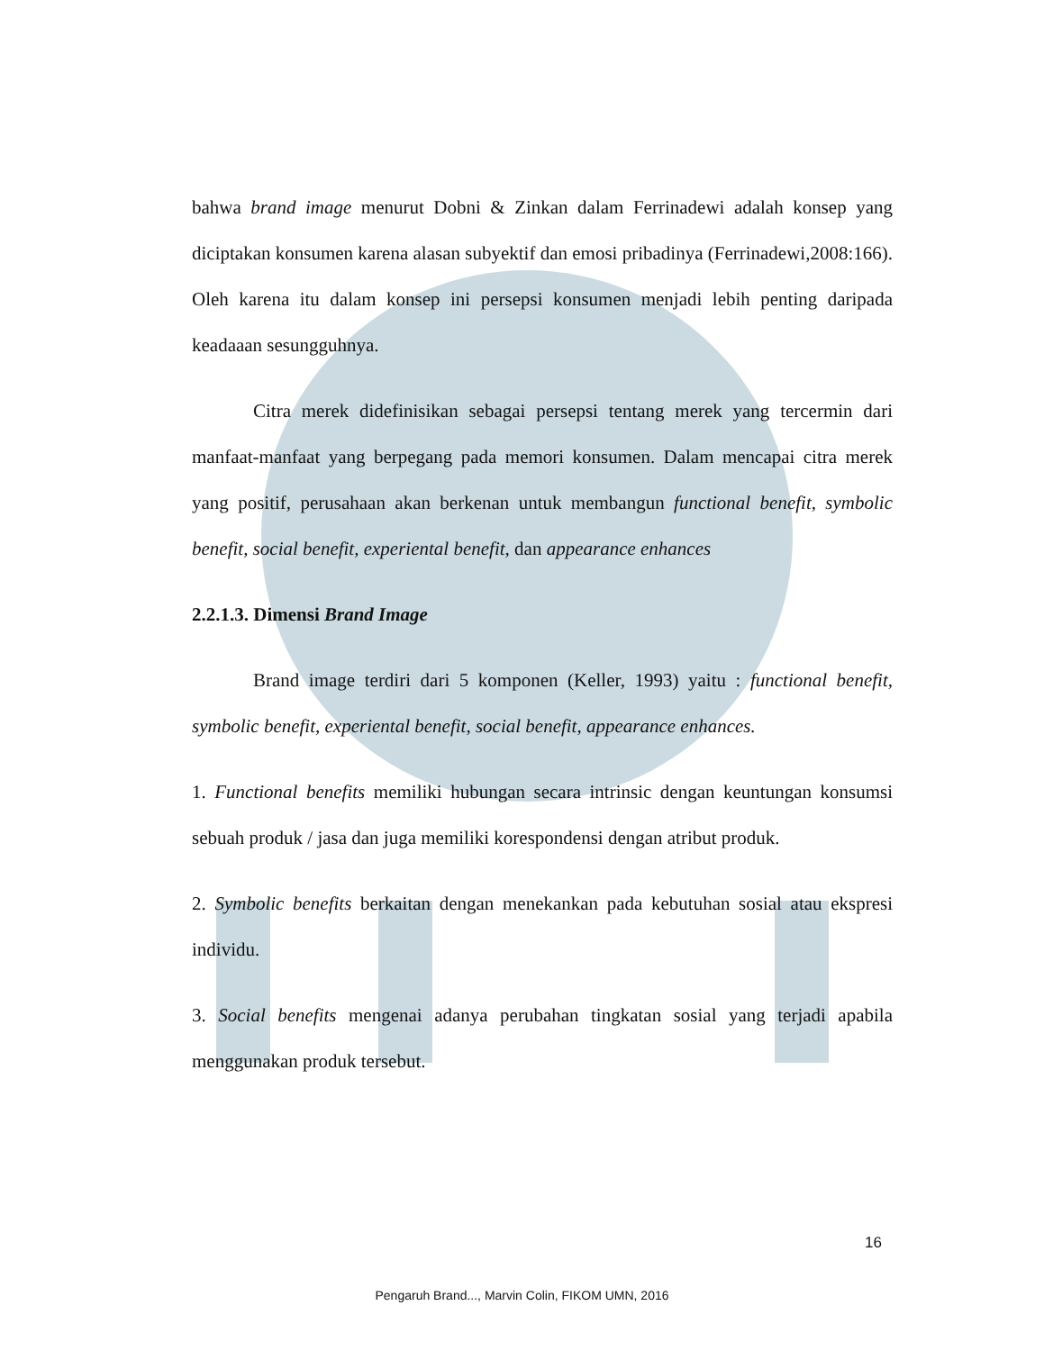bahwa brand image menurut Dobni & Zinkan dalam Ferrinadewi adalah konsep yang diciptakan konsumen karena alasan subyektif dan emosi pribadinya (Ferrinadewi,2008:166). Oleh karena itu dalam konsep ini persepsi konsumen menjadi lebih penting daripada keadaaan sesungguhnya.
Citra merek didefinisikan sebagai persepsi tentang merek yang tercermin dari manfaat-manfaat yang berpegang pada memori konsumen. Dalam mencapai citra merek yang positif, perusahaan akan berkenan untuk membangun functional benefit, symbolic benefit, social benefit, experiental benefit, dan appearance enhances
2.2.1.3. Dimensi Brand Image
Brand image terdiri dari 5 komponen (Keller, 1993) yaitu : functional benefit, symbolic benefit, experiental benefit, social benefit, appearance enhances.
1. Functional benefits memiliki hubungan secara intrinsic dengan keuntungan konsumsi sebuah produk / jasa dan juga memiliki korespondensi dengan atribut produk.
2. Symbolic benefits berkaitan dengan menekankan pada kebutuhan sosial atau ekspresi individu.
3. Social benefits mengenai adanya perubahan tingkatan sosial yang terjadi apabila menggunakan produk tersebut.
16
Pengaruh Brand..., Marvin Colin, FIKOM UMN, 2016